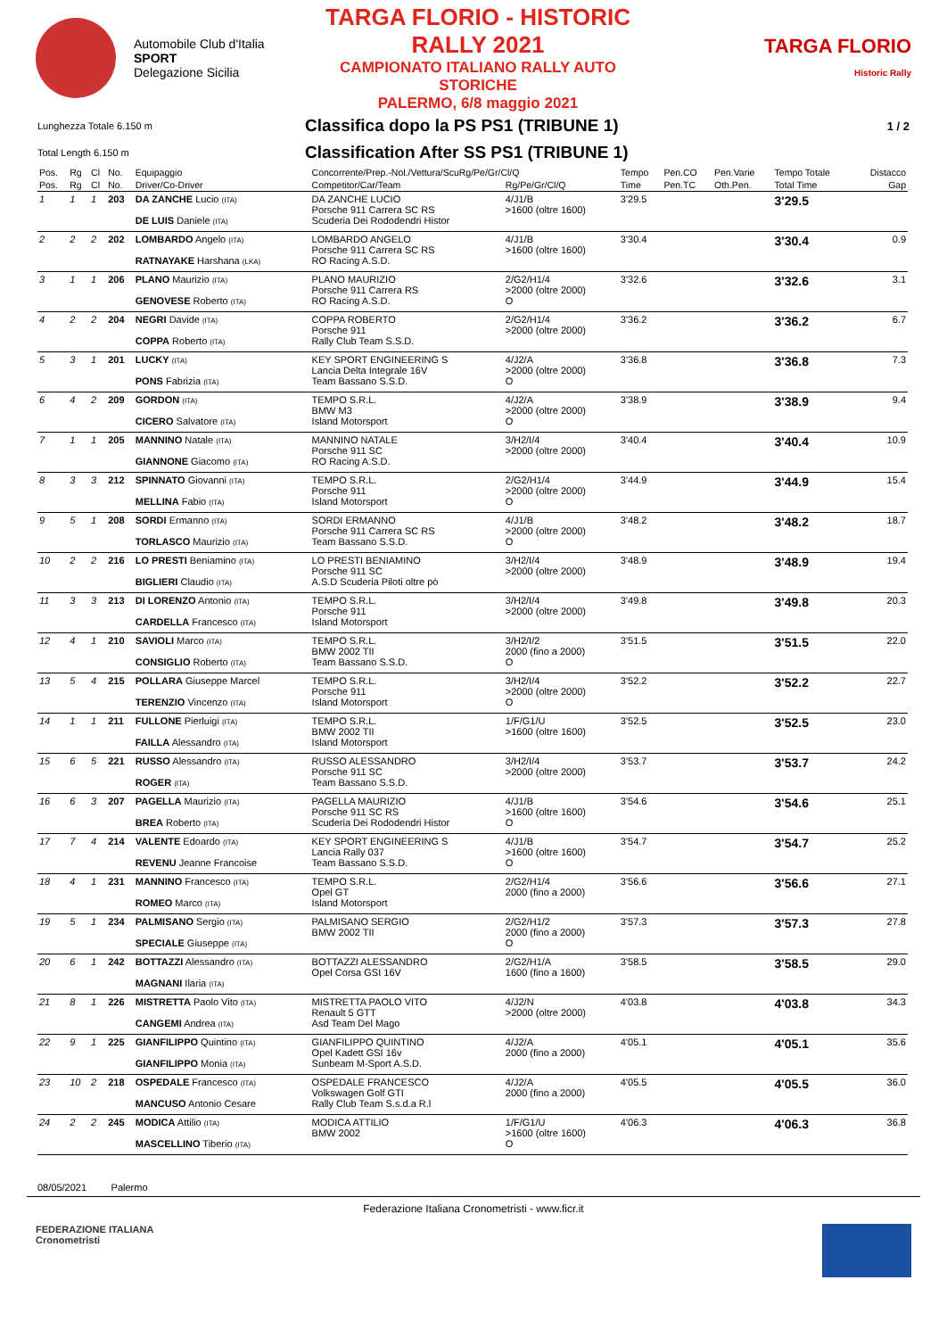Automobile Club d'Italia
SPORT
Delegazione Sicilia
TARGA FLORIO - HISTORIC RALLY 2021
CAMPIONATO ITALIANO RALLY AUTO STORICHE
PALERMO, 6/8 maggio 2021
TARGA FLORIO
Historic Rally
Lunghezza Totale 6.150 m
Classifica dopo la PS PS1 (TRIBUNE 1)
1 / 2
Total Length 6.150 m
Classification After SS PS1 (TRIBUNE 1)
| Pos. | Rg | Cl | No. | Equipaggio | Concorrente/Prep.-Nol./Vettura/ScuRg/Pe/Gr/Cl/Q | | Tempo | Pen.CO | Pen.Varie | Tempo Totale | Distacco |
| --- | --- | --- | --- | --- | --- | --- | --- | --- | --- | --- | --- |
| Pos. | Rg | Cl | No. | Driver/Co-Driver | Competitor/Car/Team | Rg/Pe/Gr/Cl/Q | Time | Pen.TC | Oth.Pen. | Total Time | Gap |
| 1 | 1 | 1 | 203 | DA ZANCHE Lucio (ITA) DE LUIS Daniele (ITA) | DA ZANCHE LUCIO Porsche 911 Carrera SC RS Scuderia Dei Rododendri Histor | 4/J1/B >1600 (oltre 1600) | 3'29.5 | | | 3'29.5 | |
| 2 | 2 | 2 | 202 | LOMBARDO Angelo (ITA) RATNAYAKE Harshana (LKA) | LOMBARDO ANGELO Porsche 911 Carrera SC RS RO Racing A.S.D. | 4/J1/B >1600 (oltre 1600) | 3'30.4 | | | 3'30.4 | 0.9 |
| 3 | 1 | 1 | 206 | PLANO Maurizio (ITA) GENOVESE Roberto (ITA) | PLANO MAURIZIO Porsche 911 Carrera RS RO Racing A.S.D. | 2/G2/H1/4 >2000 (oltre 2000) O | 3'32.6 | | | 3'32.6 | 3.1 |
| 4 | 2 | 2 | 204 | NEGRI Davide (ITA) COPPA Roberto (ITA) | COPPA ROBERTO Porsche 911 Rally Club Team S.S.D. | 2/G2/H1/4 >2000 (oltre 2000) | 3'36.2 | | | 3'36.2 | 6.7 |
| 5 | 3 | 1 | 201 | LUCKY (ITA) PONS Fabrizia (ITA) | KEY SPORT ENGINEERING S Lancia Delta Integrale 16V Team Bassano S.S.D. | 4/J2/A >2000 (oltre 2000) O | 3'36.8 | | | 3'36.8 | 7.3 |
| 6 | 4 | 2 | 209 | GORDON (ITA) CICERO Salvatore (ITA) | TEMPO S.R.L. BMW M3 Island Motorsport | 4/J2/A >2000 (oltre 2000) O | 3'38.9 | | | 3'38.9 | 9.4 |
| 7 | 1 | 1 | 205 | MANNINO Natale (ITA) GIANNONE Giacomo (ITA) | MANNINO NATALE Porsche 911 SC RO Racing A.S.D. | 3/H2/I/4 >2000 (oltre 2000) | 3'40.4 | | | 3'40.4 | 10.9 |
| 8 | 3 | 3 | 212 | SPINNATO Giovanni (ITA) MELLINA Fabio (ITA) | TEMPO S.R.L. Porsche 911 Island Motorsport | 2/G2/H1/4 >2000 (oltre 2000) O | 3'44.9 | | | 3'44.9 | 15.4 |
| 9 | 5 | 1 | 208 | SORDI Ermanno (ITA) TORLASCO Maurizio (ITA) | SORDI ERMANNO Porsche 911 Carrera SC RS Team Bassano S.S.D. | 4/J1/B >2000 (oltre 2000) O | 3'48.2 | | | 3'48.2 | 18.7 |
| 10 | 2 | 2 | 216 | LO PRESTI Beniamino (ITA) BIGLIERI Claudio (ITA) | LO PRESTI BENIAMINO Porsche 911 SC A.S.D Scuderia Piloti oltre pò | 3/H2/I/4 >2000 (oltre 2000) | 3'48.9 | | | 3'48.9 | 19.4 |
| 11 | 3 | 3 | 213 | DI LORENZO Antonio (ITA) CARDELLA Francesco (ITA) | TEMPO S.R.L. Porsche 911 Island Motorsport | 3/H2/I/4 >2000 (oltre 2000) | 3'49.8 | | | 3'49.8 | 20.3 |
| 12 | 4 | 1 | 210 | SAVIOLI Marco (ITA) CONSIGLIO Roberto (ITA) | TEMPO S.R.L. BMW 2002 TII Team Bassano S.S.D. | 3/H2/I/2 2000 (fino a 2000) O | 3'51.5 | | | 3'51.5 | 22.0 |
| 13 | 5 | 4 | 215 | POLLARA Giuseppe Marcel TERENZIO Vincenzo (ITA) | TEMPO S.R.L. Porsche 911 Island Motorsport | 3/H2/I/4 >2000 (oltre 2000) O | 3'52.2 | | | 3'52.2 | 22.7 |
| 14 | 1 | 1 | 211 | FULLONE Pierluigi (ITA) FAILLA Alessandro (ITA) | TEMPO S.R.L. BMW 2002 TII Island Motorsport | 1/F/G1/U >1600 (oltre 1600) | 3'52.5 | | | 3'52.5 | 23.0 |
| 15 | 6 | 5 | 221 | RUSSO Alessandro (ITA) ROGER (ITA) | RUSSO ALESSANDRO Porsche 911 SC Team Bassano S.S.D. | 3/H2/I/4 >2000 (oltre 2000) | 3'53.7 | | | 3'53.7 | 24.2 |
| 16 | 6 | 3 | 207 | PAGELLA Maurizio (ITA) BREA Roberto (ITA) | PAGELLA MAURIZIO Porsche 911 SC RS Scuderia Dei Rododendri Histor | 4/J1/B >1600 (oltre 1600) O | 3'54.6 | | | 3'54.6 | 25.1 |
| 17 | 7 | 4 | 214 | VALENTE Edoardo (ITA) REVENU Jeanne Francoise | KEY SPORT ENGINEERING S Lancia Rally 037 Team Bassano S.S.D. | 4/J1/B >1600 (oltre 1600) O | 3'54.7 | | | 3'54.7 | 25.2 |
| 18 | 4 | 1 | 231 | MANNINO Francesco (ITA) ROMEO Marco (ITA) | TEMPO S.R.L. Opel GT Island Motorsport | 2/G2/H1/4 2000 (fino a 2000) | 3'56.6 | | | 3'56.6 | 27.1 |
| 19 | 5 | 1 | 234 | PALMISANO Sergio (ITA) SPECIALE Giuseppe (ITA) | PALMISANO SERGIO BMW 2002 TII | 2/G2/H1/2 2000 (fino a 2000) O | 3'57.3 | | | 3'57.3 | 27.8 |
| 20 | 6 | 1 | 242 | BOTTAZZI Alessandro (ITA) MAGNANI Ilaria (ITA) | BOTTAZZI ALESSANDRO Opel Corsa GSI 16V | 2/G2/H1/A 1600 (fino a 1600) | 3'58.5 | | | 3'58.5 | 29.0 |
| 21 | 8 | 1 | 226 | MISTRETTA Paolo Vito (ITA) CANGEMI Andrea (ITA) | MISTRETTA PAOLO VITO Renault 5 GTT Asd Team Del Mago | 4/J2/N >2000 (oltre 2000) | 4'03.8 | | | 4'03.8 | 34.3 |
| 22 | 9 | 1 | 225 | GIANFILIPPO Quintino (ITA) GIANFILIPPO Monia (ITA) | GIANFILIPPO QUINTINO Opel Kadett GSI 16v Sunbeam M-Sport A.S.D. | 4/J2/A 2000 (fino a 2000) | 4'05.1 | | | 4'05.1 | 35.6 |
| 23 | 10 | 2 | 218 | OSPEDALE Francesco (ITA) MANCUSO Antonio Cesare | OSPEDALE FRANCESCO Volkswagen Golf GTI Rally Club Team S.s.d.a R.l | 4/J2/A 2000 (fino a 2000) | 4'05.5 | | | 4'05.5 | 36.0 |
| 24 | 2 | 2 | 245 | MODICA Attilio (ITA) MASCELLINO Tiberio (ITA) | MODICA ATTILIO BMW 2002 | 1/F/G1/U >1600 (oltre 1600) O | 4'06.3 | | | 4'06.3 | 36.8 |
08/05/2021 Palermo
Federazione Italiana Cronometristi - www.ficr.it
FEDERAZIONE ITALIANA
Cronometristi